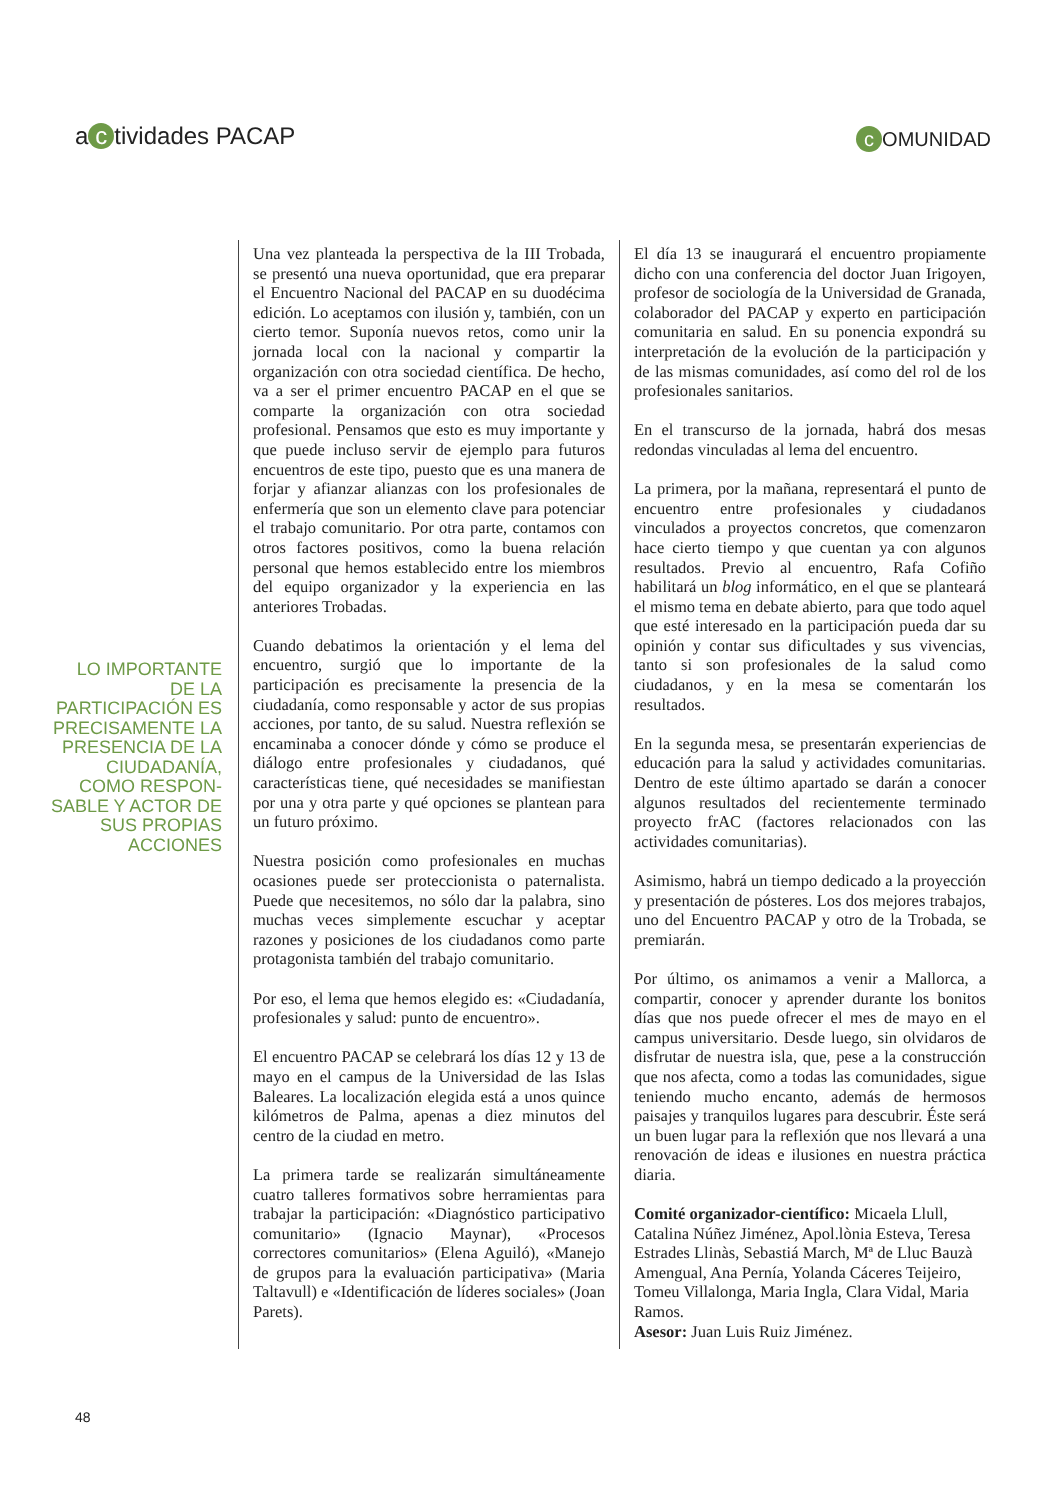a c tividades PACAP c OMUNIDAD
LO IMPORTANTE DE LA PARTICIPACIÓN ES PRECISAMENTE LA PRESENCIA DE LA CIUDADANÍA, COMO RESPON-SABLE Y ACTOR DE SUS PROPIAS ACCIONES
Una vez planteada la perspectiva de la III Trobada, se presentó una nueva oportunidad, que era preparar el Encuentro Nacional del PACAP en su duodécima edición. Lo aceptamos con ilusión y, también, con un cierto temor. Suponía nuevos retos, como unir la jornada local con la nacional y compartir la organización con otra sociedad científica. De hecho, va a ser el primer encuentro PACAP en el que se comparte la organización con otra sociedad profesional. Pensamos que esto es muy importante y que puede incluso servir de ejemplo para futuros encuentros de este tipo, puesto que es una manera de forjar y afianzar alianzas con los profesionales de enfermería que son un elemento clave para potenciar el trabajo comunitario. Por otra parte, contamos con otros factores positivos, como la buena relación personal que hemos establecido entre los miembros del equipo organizador y la experiencia en las anteriores Trobadas.
Cuando debatimos la orientación y el lema del encuentro, surgió que lo importante de la participación es precisamente la presencia de la ciudadanía, como responsable y actor de sus propias acciones, por tanto, de su salud. Nuestra reflexión se encaminaba a conocer dónde y cómo se produce el diálogo entre profesionales y ciudadanos, qué características tiene, qué necesidades se manifiestan por una y otra parte y qué opciones se plantean para un futuro próximo.
Nuestra posición como profesionales en muchas ocasiones puede ser proteccionista o paternalista. Puede que necesitemos, no sólo dar la palabra, sino muchas veces simplemente escuchar y aceptar razones y posiciones de los ciudadanos como parte protagonista también del trabajo comunitario.
Por eso, el lema que hemos elegido es: «Ciudadanía, profesionales y salud: punto de encuentro».
El encuentro PACAP se celebrará los días 12 y 13 de mayo en el campus de la Universidad de las Islas Baleares. La localización elegida está a unos quince kilómetros de Palma, apenas a diez minutos del centro de la ciudad en metro.
La primera tarde se realizarán simultáneamente cuatro talleres formativos sobre herramientas para trabajar la participación: «Diagnóstico participativo comunitario» (Ignacio Maynar), «Procesos correctores comunitarios» (Elena Aguiló), «Manejo de grupos para la evaluación participativa» (Maria Taltavull) e «Identificación de líderes sociales» (Joan Parets).
El día 13 se inaugurará el encuentro propiamente dicho con una conferencia del doctor Juan Irigoyen, profesor de sociología de la Universidad de Granada, colaborador del PACAP y experto en participación comunitaria en salud. En su ponencia expondrá su interpretación de la evolución de la participación y de las mismas comunidades, así como del rol de los profesionales sanitarios.
En el transcurso de la jornada, habrá dos mesas redondas vinculadas al lema del encuentro.
La primera, por la mañana, representará el punto de encuentro entre profesionales y ciudadanos vinculados a proyectos concretos, que comenzaron hace cierto tiempo y que cuentan ya con algunos resultados. Previo al encuentro, Rafa Cofiño habilitará un blog informático, en el que se planteará el mismo tema en debate abierto, para que todo aquel que esté interesado en la participación pueda dar su opinión y contar sus dificultades y sus vivencias, tanto si son profesionales de la salud como ciudadanos, y en la mesa se comentarán los resultados.
En la segunda mesa, se presentarán experiencias de educación para la salud y actividades comunitarias. Dentro de este último apartado se darán a conocer algunos resultados del recientemente terminado proyecto frAC (factores relacionados con las actividades comunitarias).
Asimismo, habrá un tiempo dedicado a la proyección y presentación de pósteres. Los dos mejores trabajos, uno del Encuentro PACAP y otro de la Trobada, se premiarán.
Por último, os animamos a venir a Mallorca, a compartir, conocer y aprender durante los bonitos días que nos puede ofrecer el mes de mayo en el campus universitario. Desde luego, sin olvidaros de disfrutar de nuestra isla, que, pese a la construcción que nos afecta, como a todas las comunidades, sigue teniendo mucho encanto, además de hermosos paisajes y tranquilos lugares para descubrir. Éste será un buen lugar para la reflexión que nos llevará a una renovación de ideas e ilusiones en nuestra práctica diaria.
Comité organizador-científico: Micaela Llull, Catalina Núñez Jiménez, Apol.lònia Esteva, Teresa Estrades Llinàs, Sebastiá March, Mª de Lluc Bauzà Amengual, Ana Pernía, Yolanda Cáceres Teijeiro, Tomeu Villalonga, Maria Ingla, Clara Vidal, Maria Ramos.
Asesor: Juan Luis Ruiz Jiménez.
48